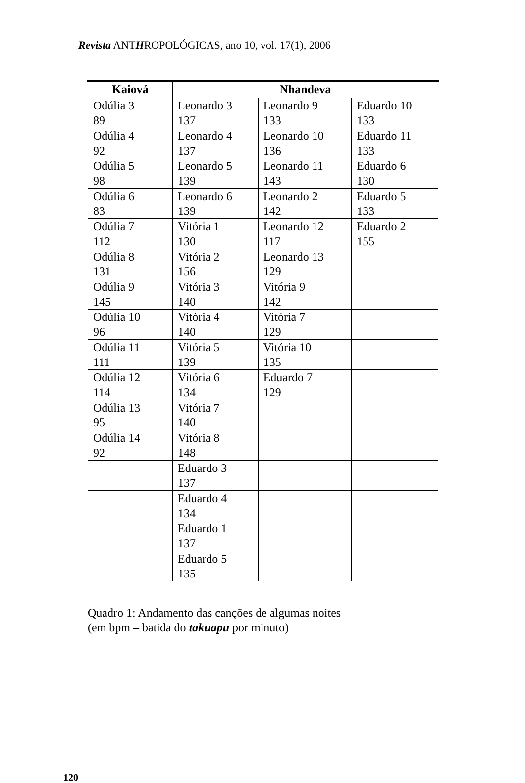Revista ANTHROPOLÓGICAS, ano 10, vol. 17(1), 2006
| Kaiová | Nhandeva | | |
| --- | --- | --- | --- |
| Odúlia 3 89 | Leonardo 3 137 | Leonardo 9 133 | Eduardo 10 133 |
| Odúlia 4 92 | Leonardo 4 137 | Leonardo 10 136 | Eduardo 11 133 |
| Odúlia 5 98 | Leonardo 5 139 | Leonardo 11 143 | Eduardo 6 130 |
| Odúlia 6 83 | Leonardo 6 139 | Leonardo 2 142 | Eduardo 5 133 |
| Odúlia 7 112 | Vitória 1 130 | Leonardo 12 117 | Eduardo 2 155 |
| Odúlia 8 131 | Vitória 2 156 | Leonardo 13 129 | |
| Odúlia 9 145 | Vitória 3 140 | Vitória 9 142 | |
| Odúlia 10 96 | Vitória 4 140 | Vitória 7 129 | |
| Odúlia 11 111 | Vitória 5 139 | Vitória 10 135 | |
| Odúlia 12 114 | Vitória 6 134 | Eduardo 7 129 | |
| Odúlia 13 95 | Vitória 7 140 | | |
| Odúlia 14 92 | Vitória 8 148 | | |
| | Eduardo 3 137 | | |
| | Eduardo 4 134 | | |
| | Eduardo 1 137 | | |
| | Eduardo 5 135 | | |
Quadro 1: Andamento das canções de algumas noites
(em bpm – batida do takuapu por minuto)
120